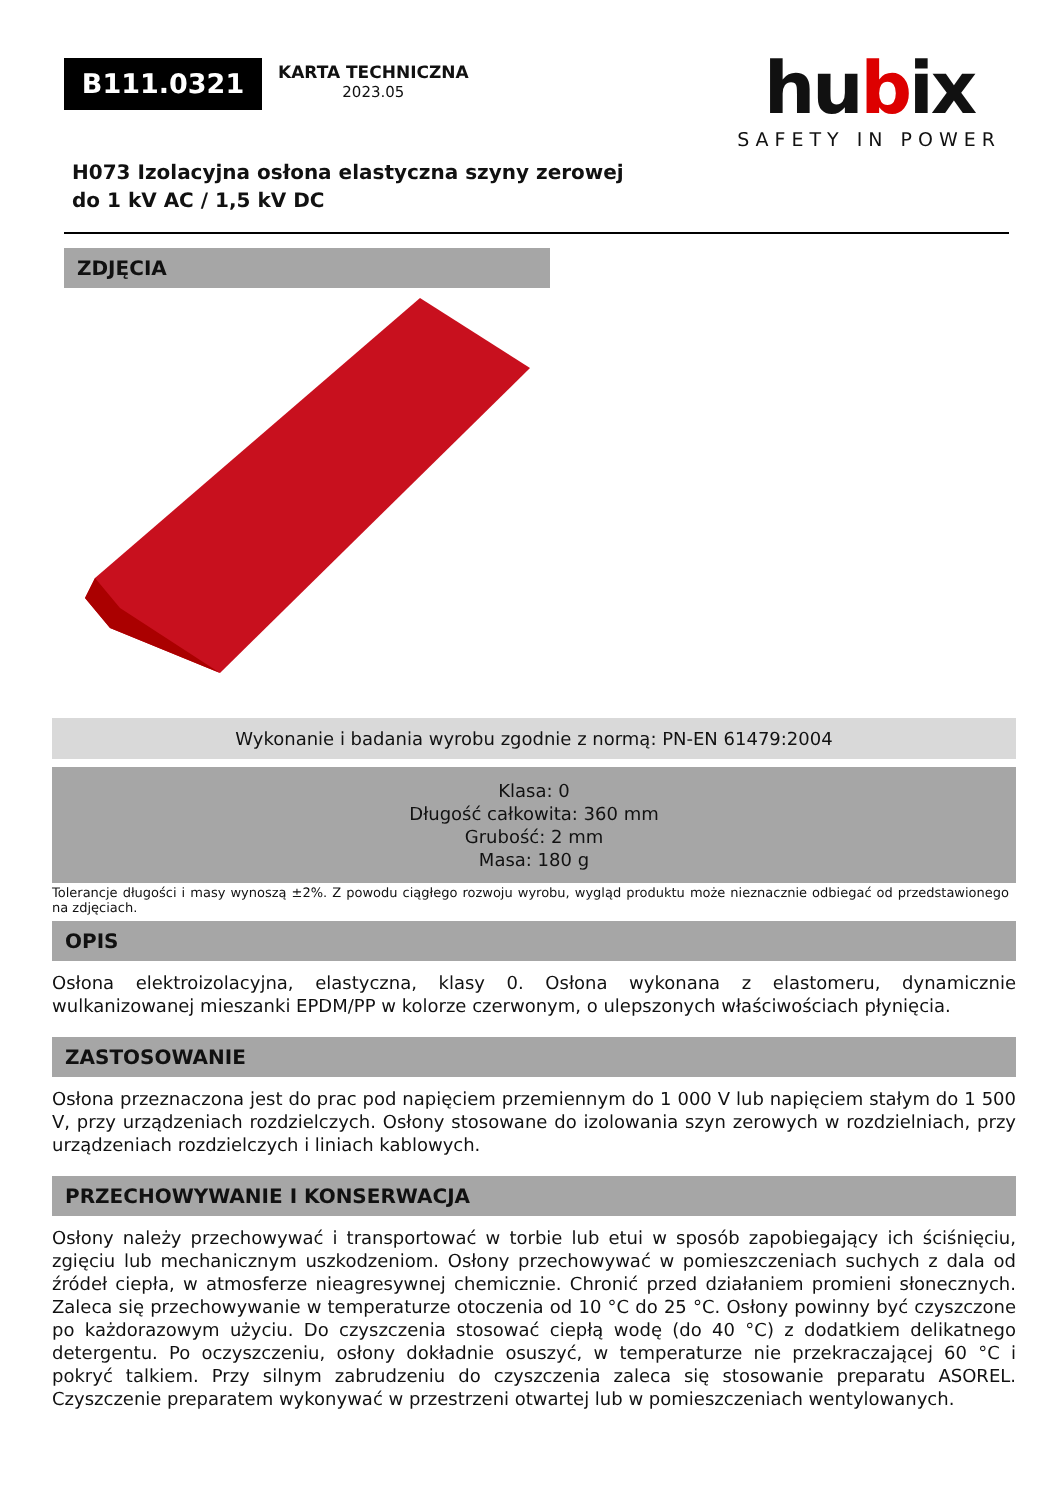B111.0321
KARTA TECHNICZNA
2023.05
hubix
SAFETY IN POWER
H073 Izolacyjna osłona elastyczna szyny zerowej
do 1 kV AC / 1,5 kV DC
ZDJĘCIA
Wykonanie i badania wyrobu zgodnie z normą: PN-EN 61479:2004
Klasa: 0
Długość całkowita: 360 mm
Grubość: 2 mm
Masa: 180 g
Tolerancje długości i masy wynoszą ±2%. Z powodu ciągłego rozwoju wyrobu, wygląd produktu może nieznacznie odbiegać od przedstawionego na zdjęciach.
OPIS
Osłona elektroizolacyjna, elastyczna, klasy 0. Osłona wykonana z elastomeru, dynamicznie wulkanizowanej mieszanki EPDM/PP w kolorze czerwonym, o ulepszonych właściwościach płynięcia.
ZASTOSOWANIE
Osłona przeznaczona jest do prac pod napięciem przemiennym do 1 000 V lub napięciem stałym do 1 500 V, przy urządzeniach rozdzielczych. Osłony stosowane do izolowania szyn zerowych w rozdzielniach, przy urządzeniach rozdzielczych i liniach kablowych.
PRZECHOWYWANIE I KONSERWACJA
Osłony należy przechowywać i transportować w torbie lub etui w sposób zapobiegający ich ściśnięciu, zgięciu lub mechanicznym uszkodzeniom. Osłony przechowywać w pomieszczeniach suchych z dala od źródeł ciepła, w atmosferze nieagresywnej chemicznie. Chronić przed działaniem promieni słonecznych. Zaleca się przechowywanie w temperaturze otoczenia od 10 °C do 25 °C. Osłony powinny być czyszczone po każdorazowym użyciu. Do czyszczenia stosować ciepłą wodę (do 40 °C) z dodatkiem delikatnego detergentu. Po oczyszczeniu, osłony dokładnie osuszyć, w temperaturze nie przekraczającej 60 °C i pokryć talkiem. Przy silnym zabrudzeniu do czyszczenia zaleca się stosowanie preparatu ASOREL. Czyszczenie preparatem wykonywać w przestrzeni otwartej lub w pomieszczeniach wentylowanych.